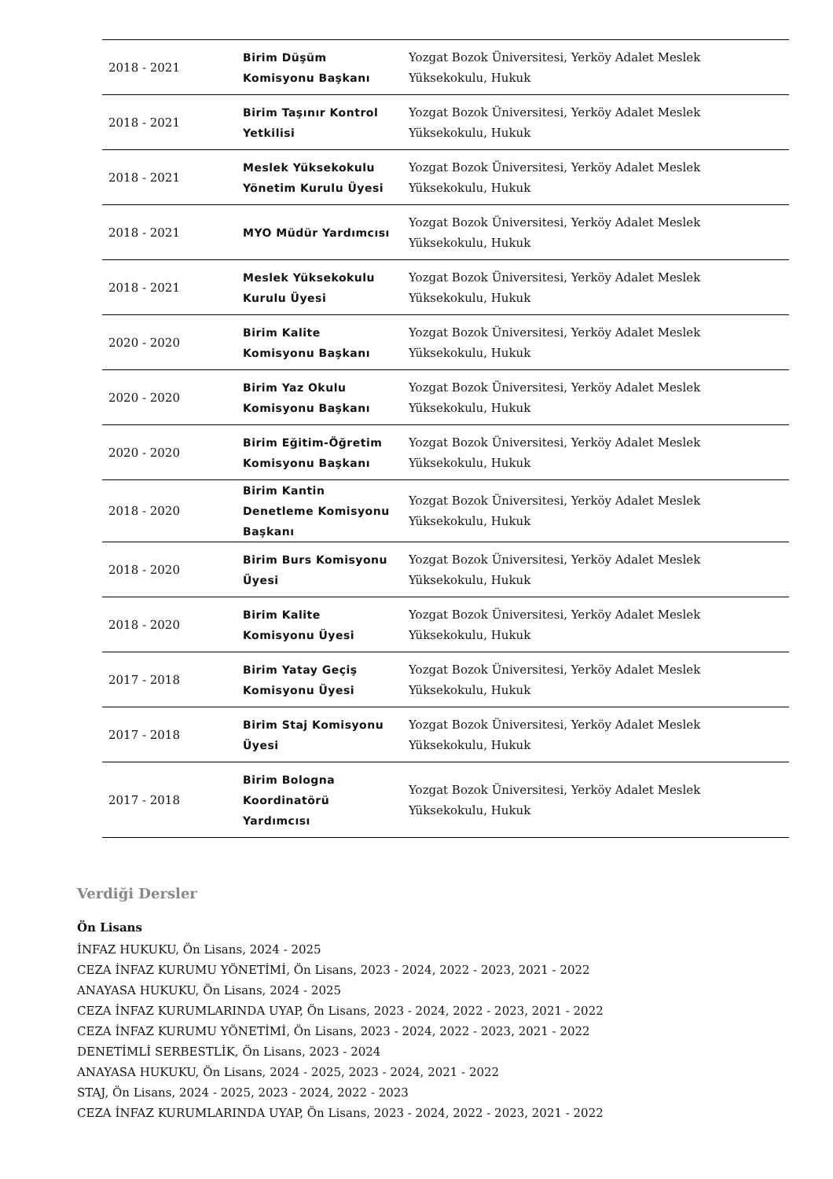| 2018 - 2021 | Birim Düşüm Komisyonu Başkanı | Yozgat Bozok Üniversitesi, Yerköy Adalet Meslek Yüksekokulu, Hukuk |
| 2018 - 2021 | Birim Taşınır Kontrol Yetkilisi | Yozgat Bozok Üniversitesi, Yerköy Adalet Meslek Yüksekokulu, Hukuk |
| 2018 - 2021 | Meslek Yüksekokulu Yönetim Kurulu Üyesi | Yozgat Bozok Üniversitesi, Yerköy Adalet Meslek Yüksekokulu, Hukuk |
| 2018 - 2021 | MYO Müdür Yardımcısı | Yozgat Bozok Üniversitesi, Yerköy Adalet Meslek Yüksekokulu, Hukuk |
| 2018 - 2021 | Meslek Yüksekokulu Kurulu Üyesi | Yozgat Bozok Üniversitesi, Yerköy Adalet Meslek Yüksekokulu, Hukuk |
| 2020 - 2020 | Birim Kalite Komisyonu Başkanı | Yozgat Bozok Üniversitesi, Yerköy Adalet Meslek Yüksekokulu, Hukuk |
| 2020 - 2020 | Birim Yaz Okulu Komisyonu Başkanı | Yozgat Bozok Üniversitesi, Yerköy Adalet Meslek Yüksekokulu, Hukuk |
| 2020 - 2020 | Birim Eğitim-Öğretim Komisyonu Başkanı | Yozgat Bozok Üniversitesi, Yerköy Adalet Meslek Yüksekokulu, Hukuk |
| 2018 - 2020 | Birim Kantin Denetleme Komisyonu Başkanı | Yozgat Bozok Üniversitesi, Yerköy Adalet Meslek Yüksekokulu, Hukuk |
| 2018 - 2020 | Birim Burs Komisyonu Üyesi | Yozgat Bozok Üniversitesi, Yerköy Adalet Meslek Yüksekokulu, Hukuk |
| 2018 - 2020 | Birim Kalite Komisyonu Üyesi | Yozgat Bozok Üniversitesi, Yerköy Adalet Meslek Yüksekokulu, Hukuk |
| 2017 - 2018 | Birim Yatay Geçiş Komisyonu Üyesi | Yozgat Bozok Üniversitesi, Yerköy Adalet Meslek Yüksekokulu, Hukuk |
| 2017 - 2018 | Birim Staj Komisyonu Üyesi | Yozgat Bozok Üniversitesi, Yerköy Adalet Meslek Yüksekokulu, Hukuk |
| 2017 - 2018 | Birim Bologna Koordinatörü Yardımcısı | Yozgat Bozok Üniversitesi, Yerköy Adalet Meslek Yüksekokulu, Hukuk |
Verdiği Dersler
Ön Lisans
İNFAZ HUKUKU, Ön Lisans, 2024 - 2025
CEZA İNFAZ KURUMU YÖNETİMİ, Ön Lisans, 2023 - 2024, 2022 - 2023, 2021 - 2022
ANAYASA HUKUKU, Ön Lisans, 2024 - 2025
CEZA İNFAZ KURUMLARINDA UYAP, Ön Lisans, 2023 - 2024, 2022 - 2023, 2021 - 2022
CEZA İNFAZ KURUMU YÖNETİMİ, Ön Lisans, 2023 - 2024, 2022 - 2023, 2021 - 2022
DENETİMLİ SERBESTLİK, Ön Lisans, 2023 - 2024
ANAYASA HUKUKU, Ön Lisans, 2024 - 2025, 2023 - 2024, 2021 - 2022
STAJ, Ön Lisans, 2024 - 2025, 2023 - 2024, 2022 - 2023
CEZA İNFAZ KURUMLARINDA UYAP, Ön Lisans, 2023 - 2024, 2022 - 2023, 2021 - 2022